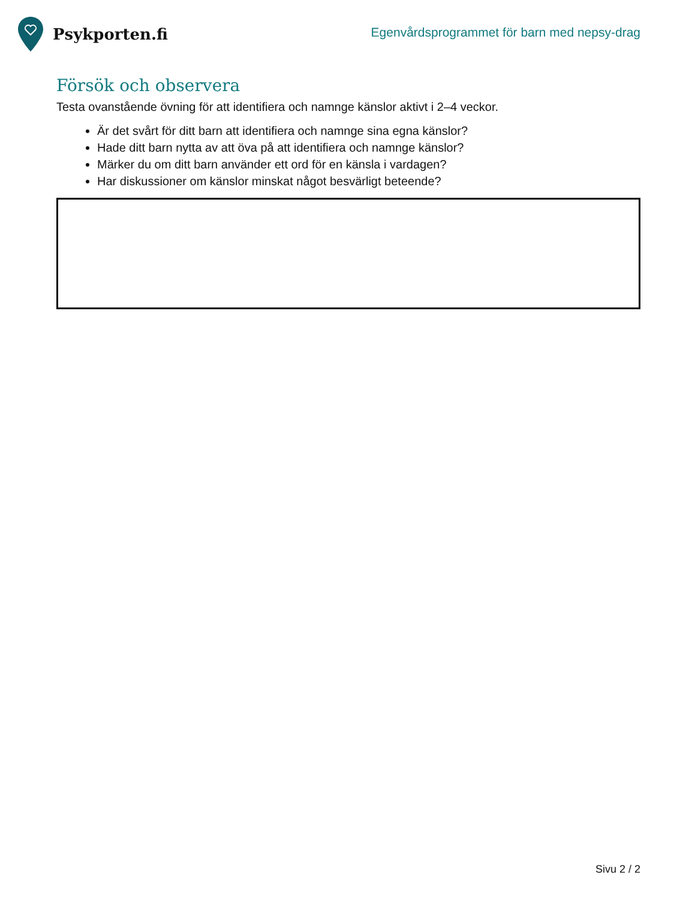Psykporten.fi
Egenvårdsprogrammet för barn med nepsy-drag
Försök och observera
Testa ovanstående övning för att identifiera och namnge känslor aktivt i 2–4 veckor.
Är det svårt för ditt barn att identifiera och namnge sina egna känslor?
Hade ditt barn nytta av att öva på att identifiera och namnge känslor?
Märker du om ditt barn använder ett ord för en känsla i vardagen?
Har diskussioner om känslor minskat något besvärligt beteende?
Sivu 2 / 2